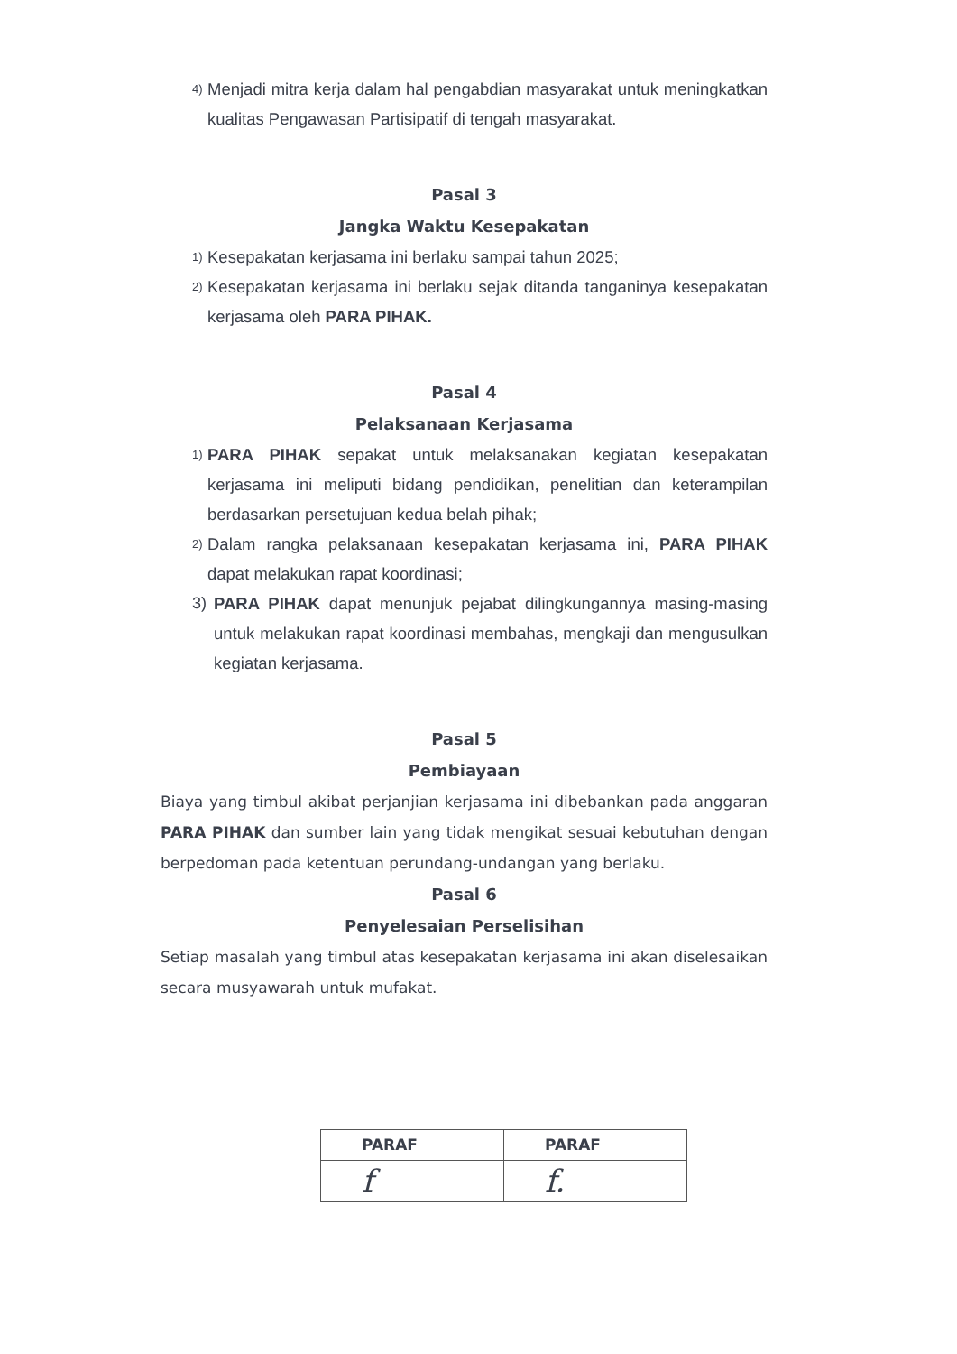4) Menjadi mitra kerja dalam hal pengabdian masyarakat untuk meningkatkan kualitas Pengawasan Partisipatif di tengah masyarakat.
Pasal 3
Jangka Waktu Kesepakatan
1) Kesepakatan kerjasama ini berlaku sampai tahun 2025;
2) Kesepakatan kerjasama ini berlaku sejak ditanda tanganinya kesepakatan kerjasama oleh PARA PIHAK.
Pasal 4
Pelaksanaan Kerjasama
1) PARA PIHAK sepakat untuk melaksanakan kegiatan kesepakatan kerjasama ini meliputi bidang pendidikan, penelitian dan keterampilan berdasarkan persetujuan kedua belah pihak;
2) Dalam rangka pelaksanaan kesepakatan kerjasama ini, PARA PIHAK dapat melakukan rapat koordinasi;
3) PARA PIHAK dapat menunjuk pejabat dilingkungannya masing-masing untuk melakukan rapat koordinasi membahas, mengkaji dan mengusulkan kegiatan kerjasama.
Pasal 5
Pembiayaan
Biaya yang timbul akibat perjanjian kerjasama ini dibebankan pada anggaran PARA PIHAK dan sumber lain yang tidak mengikat sesuai kebutuhan dengan berpedoman pada ketentuan perundang-undangan yang berlaku.
Pasal 6
Penyelesaian Perselisihan
Setiap masalah yang timbul atas kesepakatan kerjasama ini akan diselesaikan secara musyawarah untuk mufakat.
| PARAF | PARAF |
| f | f. |